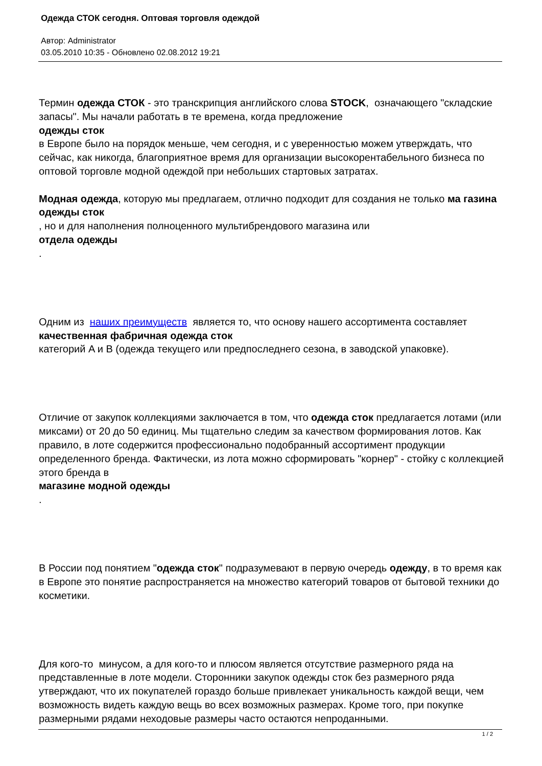Одежда СТОК сегодня. Оптовая торговля одеждой
Автор: Administrator
03.05.2010 10:35 - Обновлено 02.08.2012 19:21
Термин одежда СТОК - это транскрипция английского слова STOCK, означающего "складские запасы". Мы начали работать в те времена, когда предложение
одежды сток
в Европе было на порядок меньше, чем сегодня, и с уверенностью можем утверждать, что сейчас, как никогда, благоприятное время для организации высокорентабельного бизнеса по оптовой торговле модной одеждой при небольших стартовых затратах.
Модная одежда, которую мы предлагаем, отлично подходит для создания не только ма газина одежды сток
, но и для наполнения полноценного мультибрендового магазина или
отдела одежды
.
Одним из наших преимуществ является то, что основу нашего ассортимента составляет качественная фабричная одежда сток
категорий A и B (одежда текущего или предпоследнего сезона, в заводской упаковке).
Отличие от закупок коллекциями заключается в том, что одежда сток предлагается лотами (или миксами) от 20 до 50 единиц. Мы тщательно следим за качеством формирования лотов. Как правило, в лоте содержится профессионально подобранный ассортимент продукции определенного бренда. Фактически, из лота можно сформировать "корнер" - стойку с коллекцией этого бренда в
магазине модной одежды
.
В России под понятием "одежда сток" подразумевают в первую очередь одежду, в то время как в Европе это понятие распространяется на множество категорий товаров от бытовой техники до косметики.
Для кого-то минусом, а для кого-то и плюсом является отсутствие размерного ряда на представленные в лоте модели. Сторонники закупок одежды сток без размерного ряда утверждают, что их покупателей гораздо больше привлекает уникальность каждой вещи, чем возможность видеть каждую вещь во всех возможных размерах. Кроме того, при покупке размерными рядами неходовые размеры часто остаются непроданными.
1 / 2